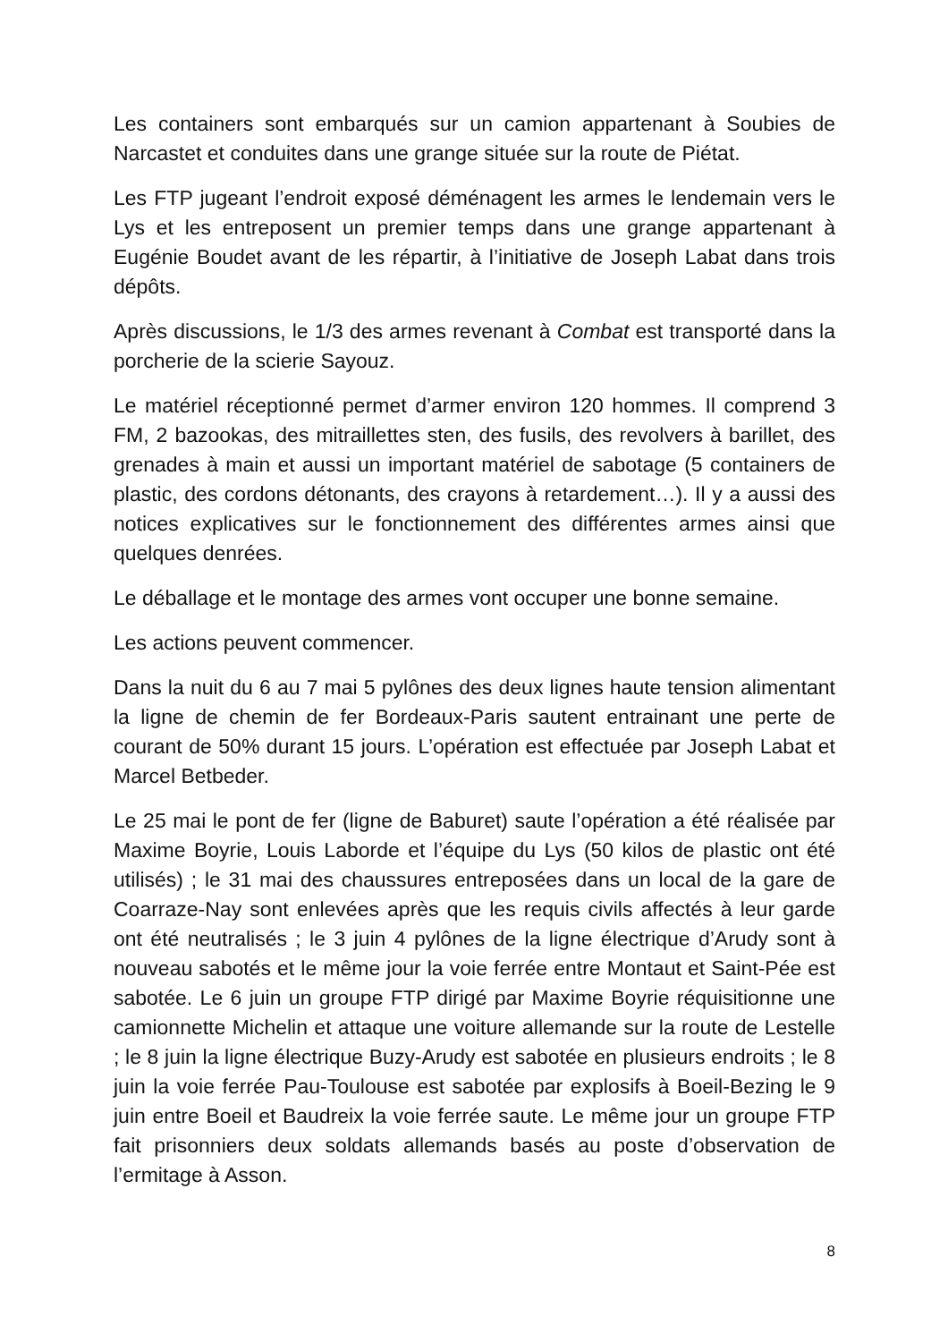Les containers sont embarqués sur un camion appartenant à Soubies de Narcastet et conduites dans une grange située sur la route de Piétat.
Les FTP jugeant l’endroit exposé déménagent les armes le lendemain vers le Lys et les entreposent un premier temps dans une grange appartenant à Eugénie Boudet avant de les répartir, à l’initiative de Joseph Labat dans trois dépôts.
Après discussions, le 1/3 des armes revenant à Combat est transporté dans la porcherie de la scierie Sayouz.
Le matériel réceptionné permet d’armer environ 120 hommes. Il comprend 3 FM, 2 bazookas, des mitraillettes sten, des fusils, des revolvers à barillet, des grenades à main et aussi un important matériel de sabotage (5 containers de plastic, des cordons détonants, des crayons à retardement…). Il y a aussi des notices explicatives sur le fonctionnement des différentes armes ainsi que quelques denrées.
Le déballage et le montage des armes vont occuper une bonne semaine.
Les actions peuvent commencer.
Dans la nuit du 6 au 7 mai 5 pylônes des deux lignes haute tension alimentant la ligne de chemin de fer Bordeaux-Paris sautent entrainant une perte de courant de 50% durant 15 jours. L’opération est effectuée par Joseph Labat et Marcel Betbeder.
Le 25 mai le pont de fer (ligne de Baburet) saute l’opération a été réalisée par Maxime Boyrie, Louis Laborde et l’équipe du Lys (50 kilos de plastic ont été utilisés) ; le 31 mai des chaussures entreposées dans un local de la gare de Coarraze-Nay sont enlevées après que les requis civils affectés à leur garde ont été neutralisés ; le 3 juin 4 pylônes de la ligne électrique d’Arudy sont à nouveau sabotés et le même jour la voie ferrée entre Montaut et Saint-Pée est sabotée. Le 6 juin un groupe FTP dirigé par Maxime Boyrie réquisitionne une camionnette Michelin et attaque une voiture allemande sur la route de Lestelle ; le 8 juin la ligne électrique Buzy-Arudy est sabotée en plusieurs endroits ; le 8 juin la voie ferrée Pau-Toulouse est sabotée par explosifs à Boeil-Bezing le 9 juin entre Boeil et Baudreix la voie ferrée saute. Le même jour un groupe FTP fait prisonniers deux soldats allemands basés au poste d’observation de l’ermitage à Asson.
8